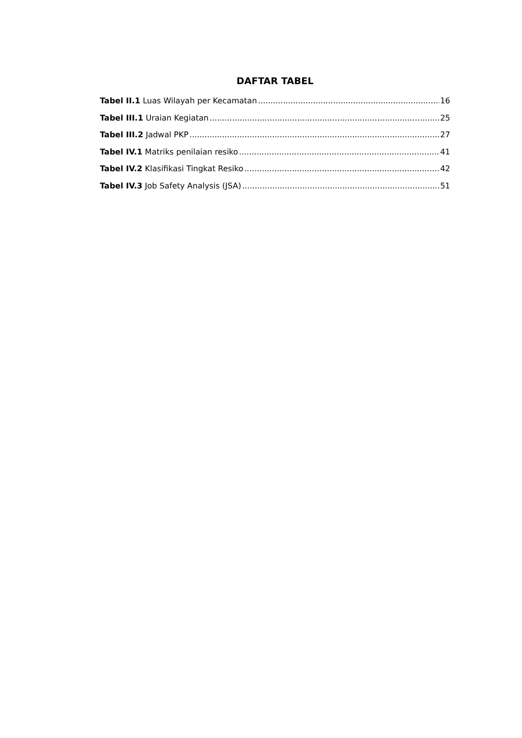DAFTAR TABEL
Tabel II.1 Luas Wilayah per Kecamatan 16
Tabel III.1 Uraian Kegiatan 25
Tabel III.2 Jadwal PKP 27
Tabel IV.1 Matriks penilaian resiko 41
Tabel IV.2 Klasifikasi Tingkat Resiko 42
Tabel IV.3 Job Safety Analysis (JSA) 51